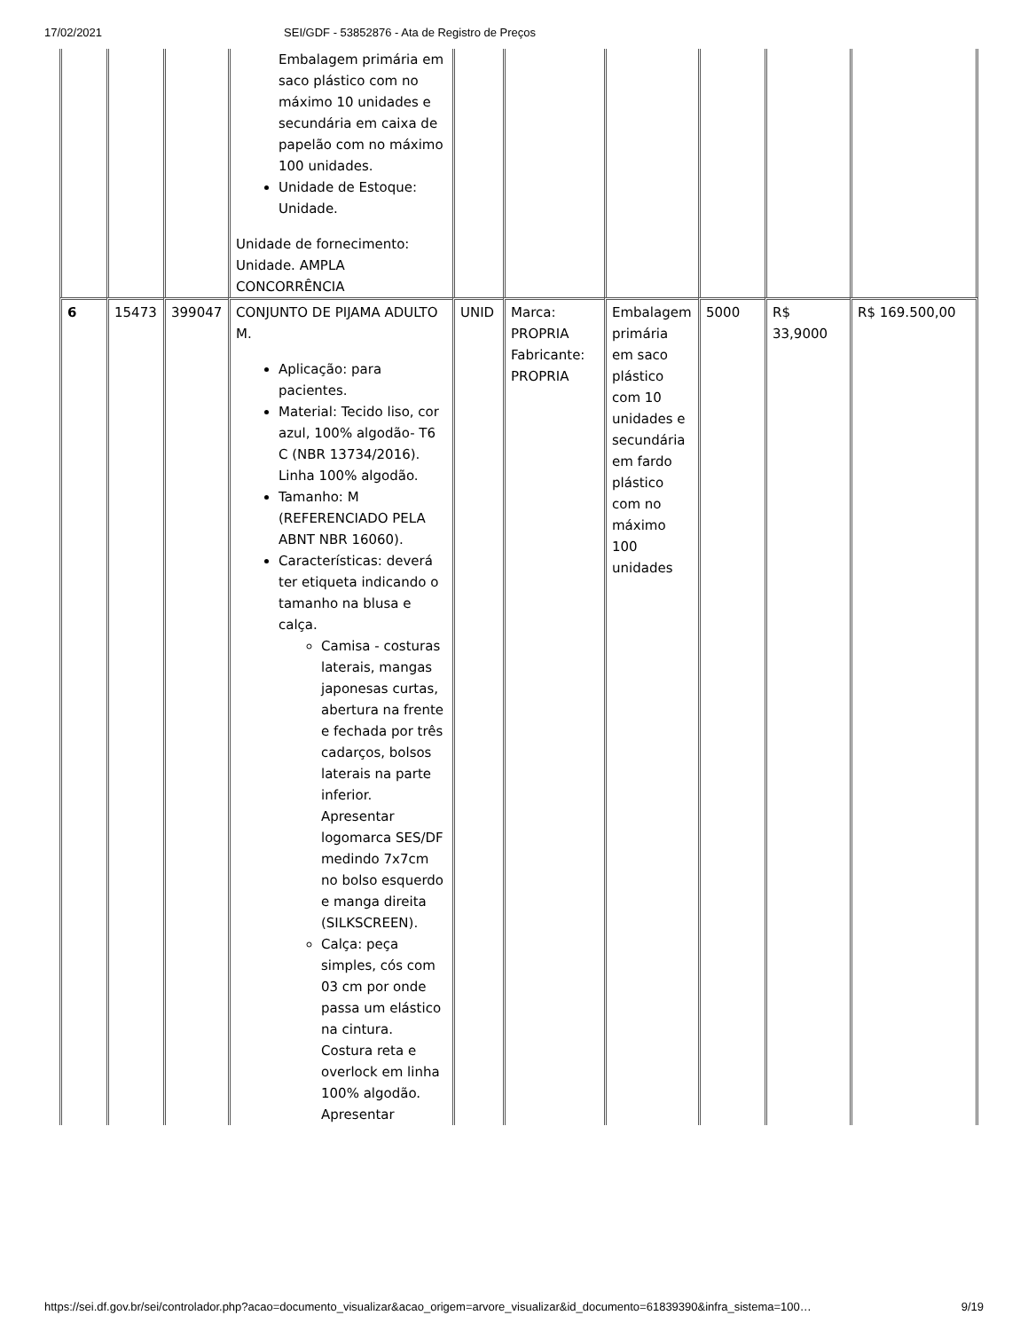17/02/2021 SEI/GDF - 53852876 - Ata de Registro de Preços
| | | | Embalagem primária em saco plástico com no máximo 10 unidades e secundária em caixa de papelão com no máximo 100 unidades. Unidade de Estoque: Unidade. Unidade de fornecimento: Unidade. AMPLA CONCORRÊNCIA | | | | | | |
| 6 | 15473 | 399047 | CONJUNTO DE PIJAMA ADULTO M. Aplicação: para pacientes. Material: Tecido liso, cor azul, 100% algodão- T6 C (NBR 13734/2016). Linha 100% algodão. Tamanho: M (REFERENCIADO PELA ABNT NBR 16060). Características: deverá ter etiqueta indicando o tamanho na blusa e calça. Camisa - costuras laterais, mangas japonesas curtas, abertura na frente e fechada por três cadarços, bolsos laterais na parte inferior. Apresentar logomarca SES/DF medindo 7x7cm no bolso esquerdo e manga direita (SILKSCREEN). Calça: peça simples, cós com 03 cm por onde passa um elástico na cintura. Costura reta e overlock em linha 100% algodão. Apresentar | UNID | Marca: PROPRIA Fabricante: PROPRIA | Embalagem primária em saco plástico com 10 unidades e secundária em fardo plástico com no máximo 100 unidades | 5000 | R$ 33,9000 | R$ 169.500,00 |
https://sei.df.gov.br/sei/controlador.php?acao=documento_visualizar&acao_origem=arvore_visualizar&id_documento=61839390&infra_sistema=100… 9/19